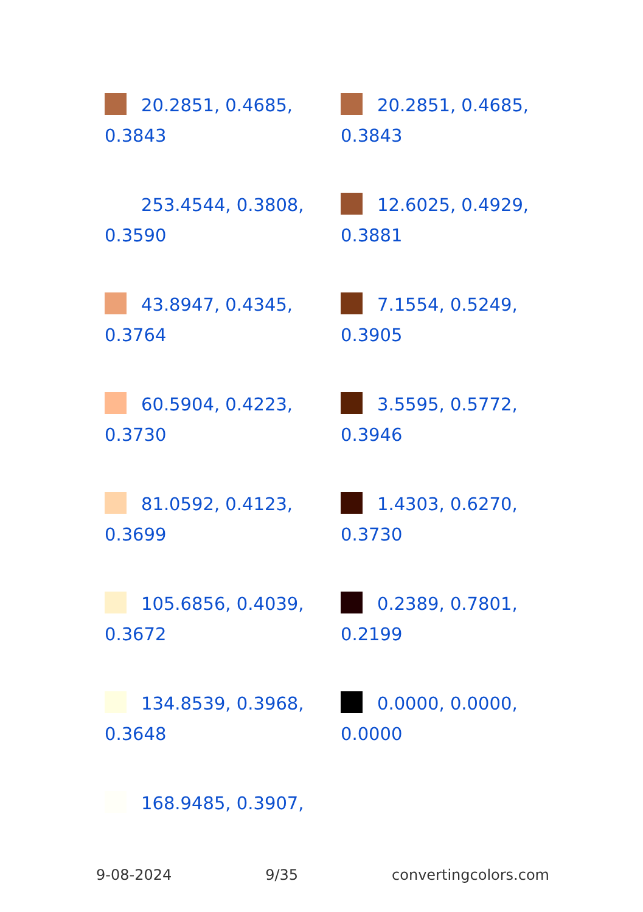20.2851, 0.4685,
0.3843
20.2851, 0.4685,
0.3843
253.4544, 0.3808,
0.3590
12.6025, 0.4929,
0.3881
43.8947, 0.4345,
0.3764
7.1554, 0.5249,
0.3905
60.5904, 0.4223,
0.3730
3.5595, 0.5772,
0.3946
81.0592, 0.4123,
0.3699
1.4303, 0.6270,
0.3730
105.6856, 0.4039,
0.3672
0.2389, 0.7801,
0.2199
134.8539, 0.3968,
0.3648
0.0000, 0.0000,
0.0000
168.9485, 0.3907,
9-08-2024 9/35 convertingcolors.com